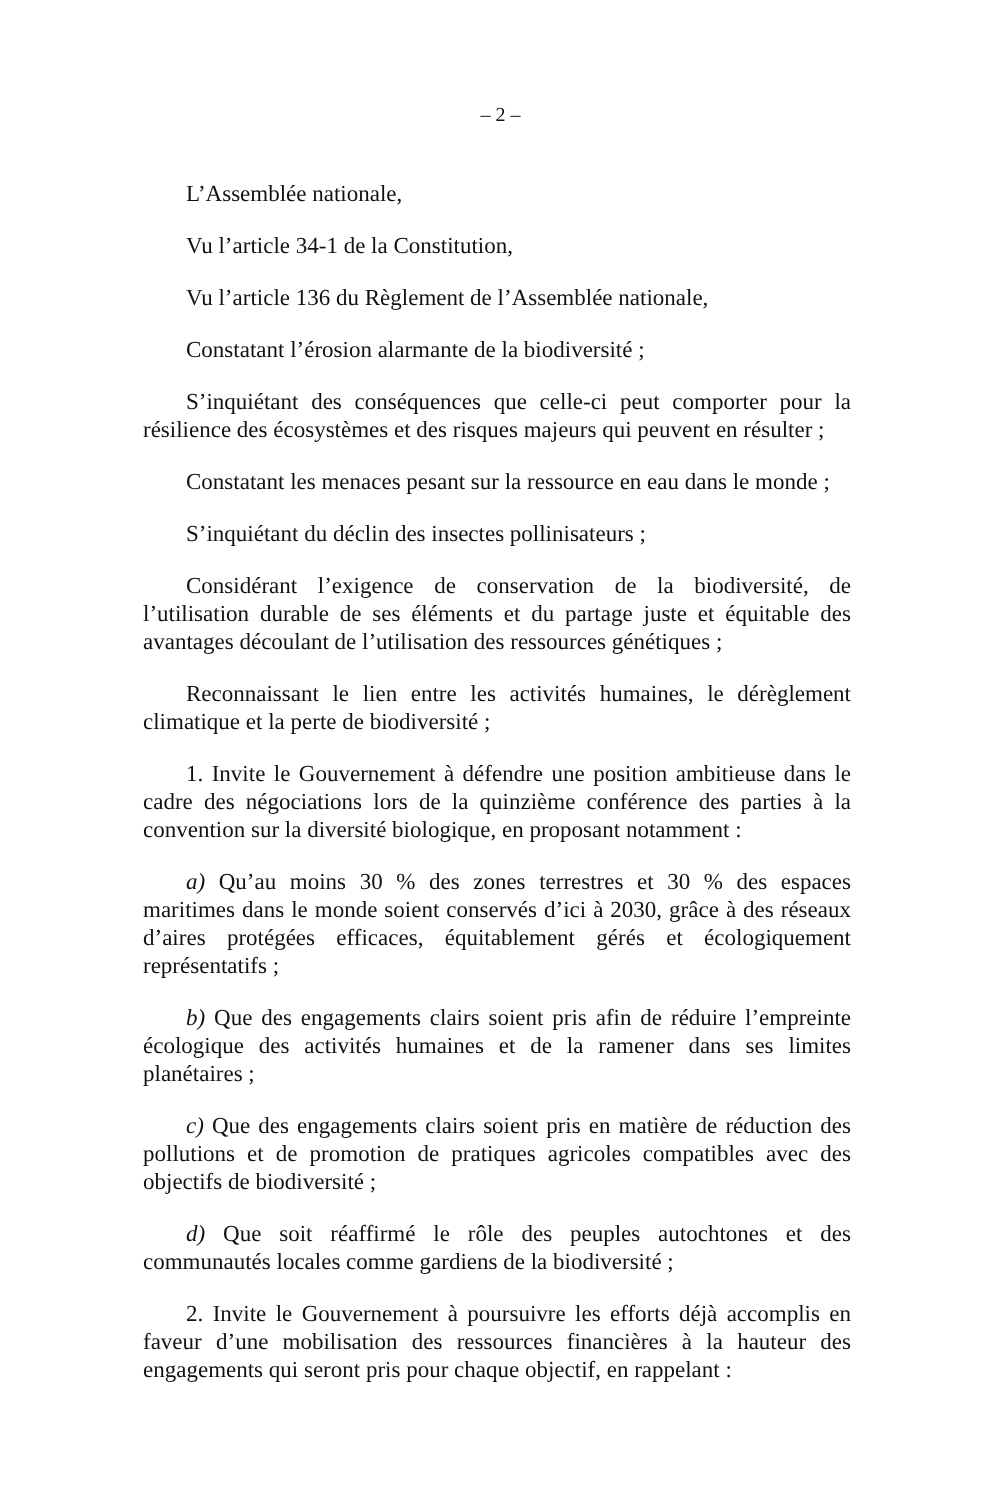– 2 –
L’Assemblée nationale,
Vu l’article 34-1 de la Constitution,
Vu l’article 136 du Règlement de l’Assemblée nationale,
Constatant l’érosion alarmante de la biodiversité ;
S’inquiétant des conséquences que celle-ci peut comporter pour la résilience des écosystèmes et des risques majeurs qui peuvent en résulter ;
Constatant les menaces pesant sur la ressource en eau dans le monde ;
S’inquiétant du déclin des insectes pollinisateurs ;
Considérant l’exigence de conservation de la biodiversité, de l’utilisation durable de ses éléments et du partage juste et équitable des avantages découlant de l’utilisation des ressources génétiques ;
Reconnaissant le lien entre les activités humaines, le dérèglement climatique et la perte de biodiversité ;
1. Invite le Gouvernement à défendre une position ambitieuse dans le cadre des négociations lors de la quinzième conférence des parties à la convention sur la diversité biologique, en proposant notamment :
a) Qu’au moins 30 % des zones terrestres et 30 % des espaces maritimes dans le monde soient conservés d’ici à 2030, grâce à des réseaux d’aires protégées efficaces, équitablement gérés et écologiquement représentatifs ;
b) Que des engagements clairs soient pris afin de réduire l’empreinte écologique des activités humaines et de la ramener dans ses limites planétaires ;
c) Que des engagements clairs soient pris en matière de réduction des pollutions et de promotion de pratiques agricoles compatibles avec des objectifs de biodiversité ;
d) Que soit réaffirmé le rôle des peuples autochtones et des communautés locales comme gardiens de la biodiversité ;
2. Invite le Gouvernement à poursuivre les efforts déjà accomplis en faveur d’une mobilisation des ressources financières à la hauteur des engagements qui seront pris pour chaque objectif, en rappelant :